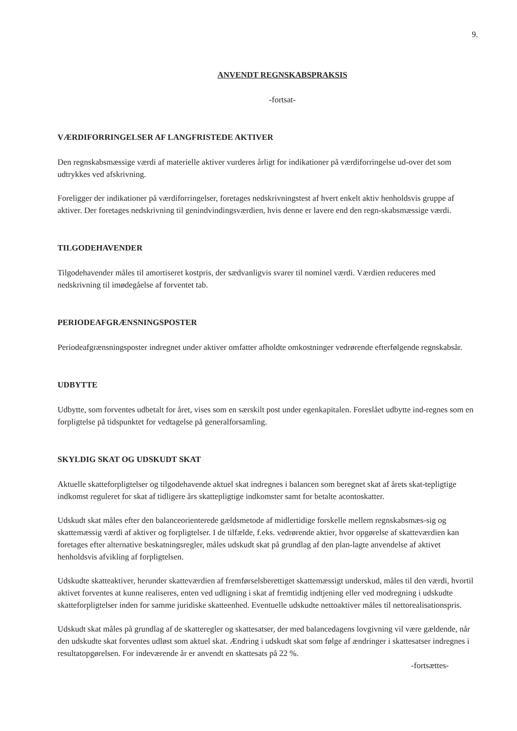9.
ANVENDT REGNSKABSPRAKSIS
-fortsat-
VÆRDIFORRINGELSER AF LANGFRISTEDE AKTIVER
Den regnskabsmæssige værdi af materielle aktiver vurderes årligt for indikationer på værdiforringelse ud-over det som udtrykkes ved afskrivning.
Foreligger der indikationer på værdiforringelser, foretages nedskrivningstest af hvert enkelt aktiv henholdsvis gruppe af aktiver. Der foretages nedskrivning til genindvindingsværdien, hvis denne er lavere end den regn-skabsmæssige værdi.
TILGODEHAVENDER
Tilgodehavender måles til amortiseret kostpris, der sædvanligvis svarer til nominel værdi. Værdien reduceres med nedskrivning til imødegåelse af forventet tab.
PERIODEAFGRÆNSNINGSPOSTER
Periodeafgrænsningsposter indregnet under aktiver omfatter afholdte omkostninger vedrørende efterfølgende regnskabsår.
UDBYTTE
Udbytte, som forventes udbetalt for året, vises som en særskilt post under egenkapitalen. Foreslået udbytte ind-regnes som en forpligtelse på tidspunktet for vedtagelse på generalforsamling.
SKYLDIG SKAT OG UDSKUDT SKAT
Aktuelle skatteforpligtelser og tilgodehavende aktuel skat indregnes i balancen som beregnet skat af årets skat-tepligtige indkomst reguleret for skat af tidligere års skattepligtige indkomster samt for betalte acontoskatter.
Udskudt skat måles efter den balanceorienterede gældsmetode af midlertidige forskelle mellem regnskabsmæs-sig og skattemæssig værdi af aktiver og forpligtelser. I de tilfælde, f.eks. vedrørende aktier, hvor opgørelse af skatteværdien kan foretages efter alternative beskatningsregler, måles udskudt skat på grundlag af den plan-lagte anvendelse af aktivet henholdsvis afvikling af forpligtelsen.
Udskudte skatteaktiver, herunder skatteværdien af fremførselsberettiget skattemæssigt underskud, måles til den værdi, hvortil aktivet forventes at kunne realiseres, enten ved udligning i skat af fremtidig indtjening eller ved modregning i udskudte skatteforpligtelser inden for samme juridiske skatteenhed. Eventuelle udskudte nettoaktiver måles til nettorealisationspris.
Udskudt skat måles på grundlag af de skatteregler og skattesatser, der med balancedagens lovgivning vil være gældende, når den udskudte skat forventes udløst som aktuel skat. Ændring i udskudt skat som følge af ændringer i skattesatser indregnes i resultatopgørelsen. For indeværende år er anvendt en skattesats på 22 %.
-fortsættes-